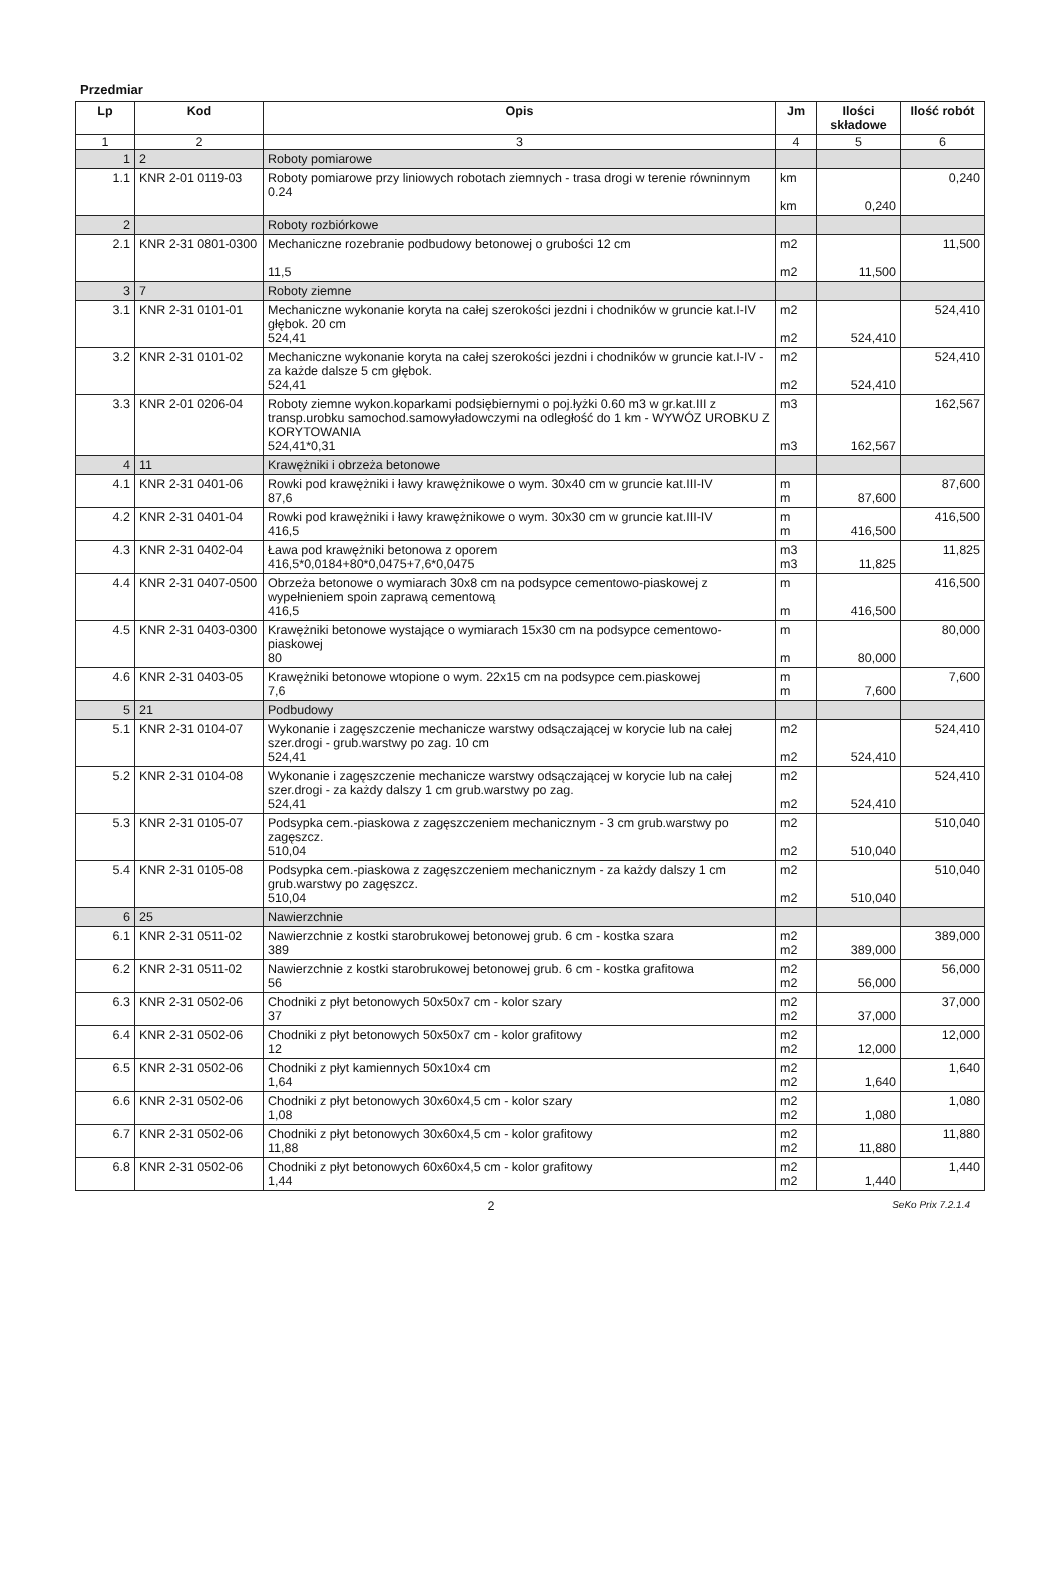Przedmiar
| Lp | Kod | Opis | Jm | Ilości składowe | Ilość robót |
| --- | --- | --- | --- | --- | --- |
| 1 | 2 | 3 | 4 | 5 | 6 |
| 1 | 2 | Roboty pomiarowe | | | |
| 1.1 | KNR 2-01 0119-03 | Roboty pomiarowe przy liniowych robotach ziemnych - trasa drogi w terenie równinnym 0.24 | km km | 0,240 | 0,240 |
| 2 | | Roboty rozbiórkowe | | | |
| 2.1 | KNR 2-31 0801-0300 | Mechaniczne rozebranie podbudowy betonowej o grubości 12 cm 11,5 | m2 m2 | 11,500 | 11,500 |
| 3 | 7 | Roboty ziemne | | | |
| 3.1 | KNR 2-31 0101-01 | Mechaniczne wykonanie koryta na całej szerokości jezdni i chodników w gruncie kat.I-IV głębok. 20 cm 524,41 | m2 m2 | 524,410 | 524,410 |
| 3.2 | KNR 2-31 0101-02 | Mechaniczne wykonanie koryta na całej szerokości jezdni i chodników w gruncie kat.I-IV - za każde dalsze 5 cm głębok. 524,41 | m2 m2 | 524,410 | 524,410 |
| 3.3 | KNR 2-01 0206-04 | Roboty ziemne wykon.koparkami podsiębiernymi o poj.łyżki 0.60 m3 w gr.kat.III z transp.urobku samochod.samowyładowczymi na odległość do 1 km - WYWÓZ UROBKU Z KORYTOWANIA 524,41*0,31 | m3 m3 | 162,567 | 162,567 |
| 4 | 11 | Krawężniki i obrzeża betonowe | | | |
| 4.1 | KNR 2-31 0401-06 | Rowki pod krawężniki i ławy krawężnikowe o wym. 30x40 cm w gruncie kat.III-IV 87,6 | m m | 87,600 | 87,600 |
| 4.2 | KNR 2-31 0401-04 | Rowki pod krawężniki i ławy krawężnikowe o wym. 30x30 cm w gruncie kat.III-IV 416,5 | m m | 416,500 | 416,500 |
| 4.3 | KNR 2-31 0402-04 | Ława pod krawężniki betonowa z oporem 416,5*0,0184+80*0,0475+7,6*0,0475 | m3 m3 | 11,825 | 11,825 |
| 4.4 | KNR 2-31 0407-0500 | Obrzeża betonowe o wymiarach 30x8 cm na podsypce cementowo-piaskowej z wypełnieniem spoin zaprawą cementową 416,5 | m m | 416,500 | 416,500 |
| 4.5 | KNR 2-31 0403-0300 | Krawężniki betonowe wystające o wymiarach 15x30 cm na podsypce cementowo-piaskowej 80 | m m | 80,000 | 80,000 |
| 4.6 | KNR 2-31 0403-05 | Krawężniki betonowe wtopione o wym. 22x15 cm na podsypce cem.piaskowej 7,6 | m m | 7,600 | 7,600 |
| 5 | 21 | Podbudowy | | | |
| 5.1 | KNR 2-31 0104-07 | Wykonanie i zagęszczenie mechanicze warstwy odsączającej w korycie lub na całej szer.drogi - grub.warstwy po zag. 10 cm 524,41 | m2 m2 | 524,410 | 524,410 |
| 5.2 | KNR 2-31 0104-08 | Wykonanie i zagęszczenie mechanicze warstwy odsączającej w korycie lub na całej szer.drogi - za każdy dalszy 1 cm grub.warstwy po zag. 524,41 | m2 m2 | 524,410 | 524,410 |
| 5.3 | KNR 2-31 0105-07 | Podsypka cem.-piaskowa z zagęszczeniem mechanicznym - 3 cm grub.warstwy po zagęszcz. 510,04 | m2 m2 | 510,040 | 510,040 |
| 5.4 | KNR 2-31 0105-08 | Podsypka cem.-piaskowa z zagęszczeniem mechanicznym - za każdy dalszy 1 cm grub.warstwy po zagęszcz. 510,04 | m2 m2 | 510,040 | 510,040 |
| 6 | 25 | Nawierzchnie | | | |
| 6.1 | KNR 2-31 0511-02 | Nawierzchnie z kostki starobrukowej betonowej grub. 6 cm - kostka szara 389 | m2 m2 | 389,000 | 389,000 |
| 6.2 | KNR 2-31 0511-02 | Nawierzchnie z kostki starobrukowej betonowej grub. 6 cm - kostka grafitowa 56 | m2 m2 | 56,000 | 56,000 |
| 6.3 | KNR 2-31 0502-06 | Chodniki z płyt betonowych 50x50x7 cm - kolor szary 37 | m2 m2 | 37,000 | 37,000 |
| 6.4 | KNR 2-31 0502-06 | Chodniki z płyt betonowych 50x50x7 cm - kolor grafitowy 12 | m2 m2 | 12,000 | 12,000 |
| 6.5 | KNR 2-31 0502-06 | Chodniki z płyt kamiennych 50x10x4 cm 1,64 | m2 m2 | 1,640 | 1,640 |
| 6.6 | KNR 2-31 0502-06 | Chodniki z płyt betonowych 30x60x4,5 cm - kolor szary 1,08 | m2 m2 | 1,080 | 1,080 |
| 6.7 | KNR 2-31 0502-06 | Chodniki z płyt betonowych 30x60x4,5 cm - kolor grafitowy 11,88 | m2 m2 | 11,880 | 11,880 |
| 6.8 | KNR 2-31 0502-06 | Chodniki z płyt betonowych 60x60x4,5 cm - kolor grafitowy 1,44 | m2 m2 | 1,440 | 1,440 |
2 SeKo Prix 7.2.1.4